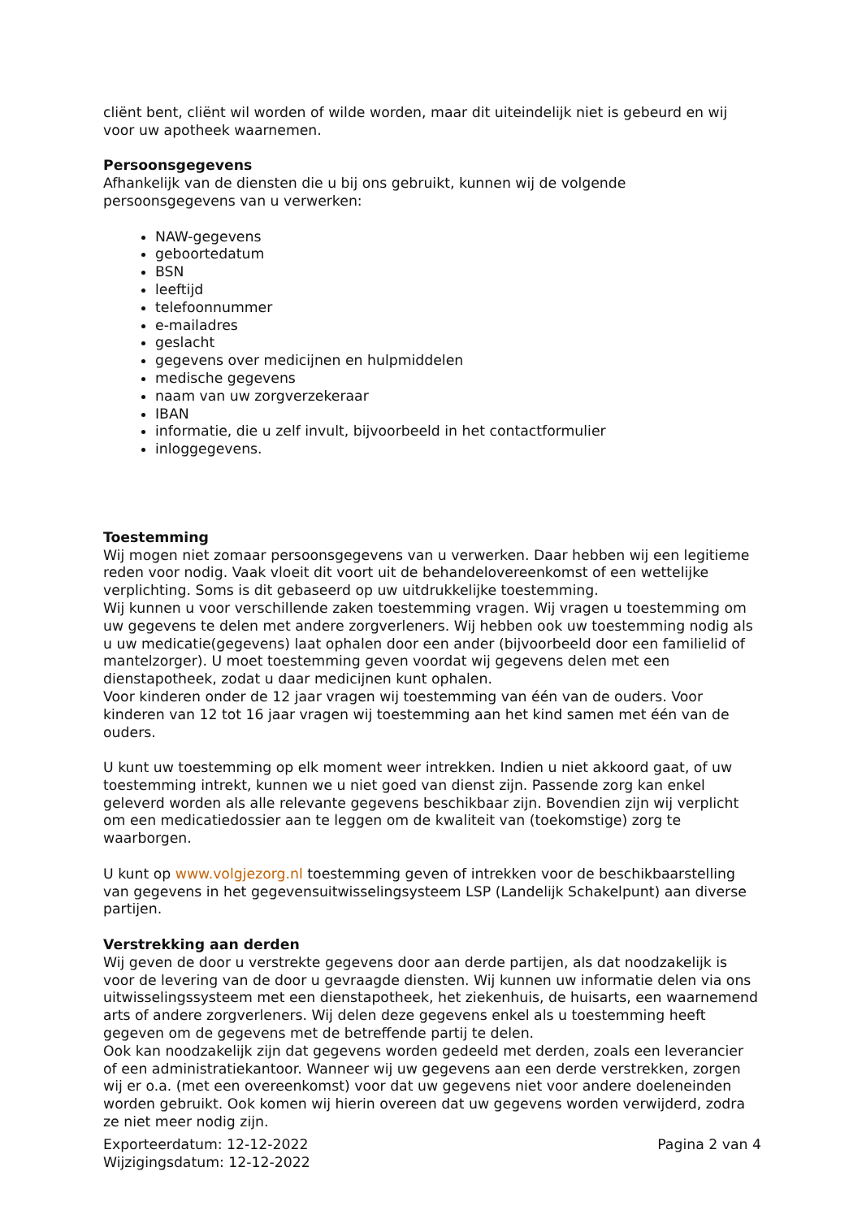cliënt bent, cliënt wil worden of wilde worden, maar dit uiteindelijk niet is gebeurd en wij voor uw apotheek waarnemen.
Persoonsgegevens
Afhankelijk van de diensten die u bij ons gebruikt, kunnen wij de volgende persoonsgegevens van u verwerken:
NAW-gegevens
geboortedatum
BSN
leeftijd
telefoonnummer
e-mailadres
geslacht
gegevens over medicijnen en hulpmiddelen
medische gegevens
naam van uw zorgverzekeraar
IBAN
informatie, die u zelf invult, bijvoorbeeld in het contactformulier
inloggegevens.
Toestemming
Wij mogen niet zomaar persoonsgegevens van u verwerken. Daar hebben wij een legitieme reden voor nodig. Vaak vloeit dit voort uit de behandelovereenkomst of een wettelijke verplichting. Soms is dit gebaseerd op uw uitdrukkelijke toestemming.
Wij kunnen u voor verschillende zaken toestemming vragen. Wij vragen u toestemming om uw gegevens te delen met andere zorgverleners. Wij hebben ook uw toestemming nodig als u uw medicatie(gegevens) laat ophalen door een ander (bijvoorbeeld door een familielid of mantelzorger). U moet toestemming geven voordat wij gegevens delen met een dienstapotheek, zodat u daar medicijnen kunt ophalen.
Voor kinderen onder de 12 jaar vragen wij toestemming van één van de ouders. Voor kinderen van 12 tot 16 jaar vragen wij toestemming aan het kind samen met één van de ouders.
U kunt uw toestemming op elk moment weer intrekken. Indien u niet akkoord gaat, of uw toestemming intrekt, kunnen we u niet goed van dienst zijn. Passende zorg kan enkel geleverd worden als alle relevante gegevens beschikbaar zijn. Bovendien zijn wij verplicht om een medicatiedossier aan te leggen om de kwaliteit van (toekomstige) zorg te waarborgen.
U kunt op www.volgjezorg.nl toestemming geven of intrekken voor de beschikbaarstelling van gegevens in het gegevensuitwisselingsysteem LSP (Landelijk Schakelpunt) aan diverse partijen.
Verstrekking aan derden
Wij geven de door u verstrekte gegevens door aan derde partijen, als dat noodzakelijk is voor de levering van de door u gevraagde diensten. Wij kunnen uw informatie delen via ons uitwisselingssysteem met een dienstapotheek, het ziekenhuis, de huisarts, een waarnemend arts of andere zorgverleners. Wij delen deze gegevens enkel als u toestemming heeft gegeven om de gegevens met de betreffende partij te delen.
Ook kan noodzakelijk zijn dat gegevens worden gedeeld met derden, zoals een leverancier of een administratiekantoor. Wanneer wij uw gegevens aan een derde verstrekken, zorgen wij er o.a. (met een overeenkomst) voor dat uw gegevens niet voor andere doeleneinden worden gebruikt. Ook komen wij hierin overeen dat uw gegevens worden verwijderd, zodra ze niet meer nodig zijn.
Exporteerdatum: 12-12-2022
Wijzigingsdatum: 12-12-2022
Pagina 2 van 4